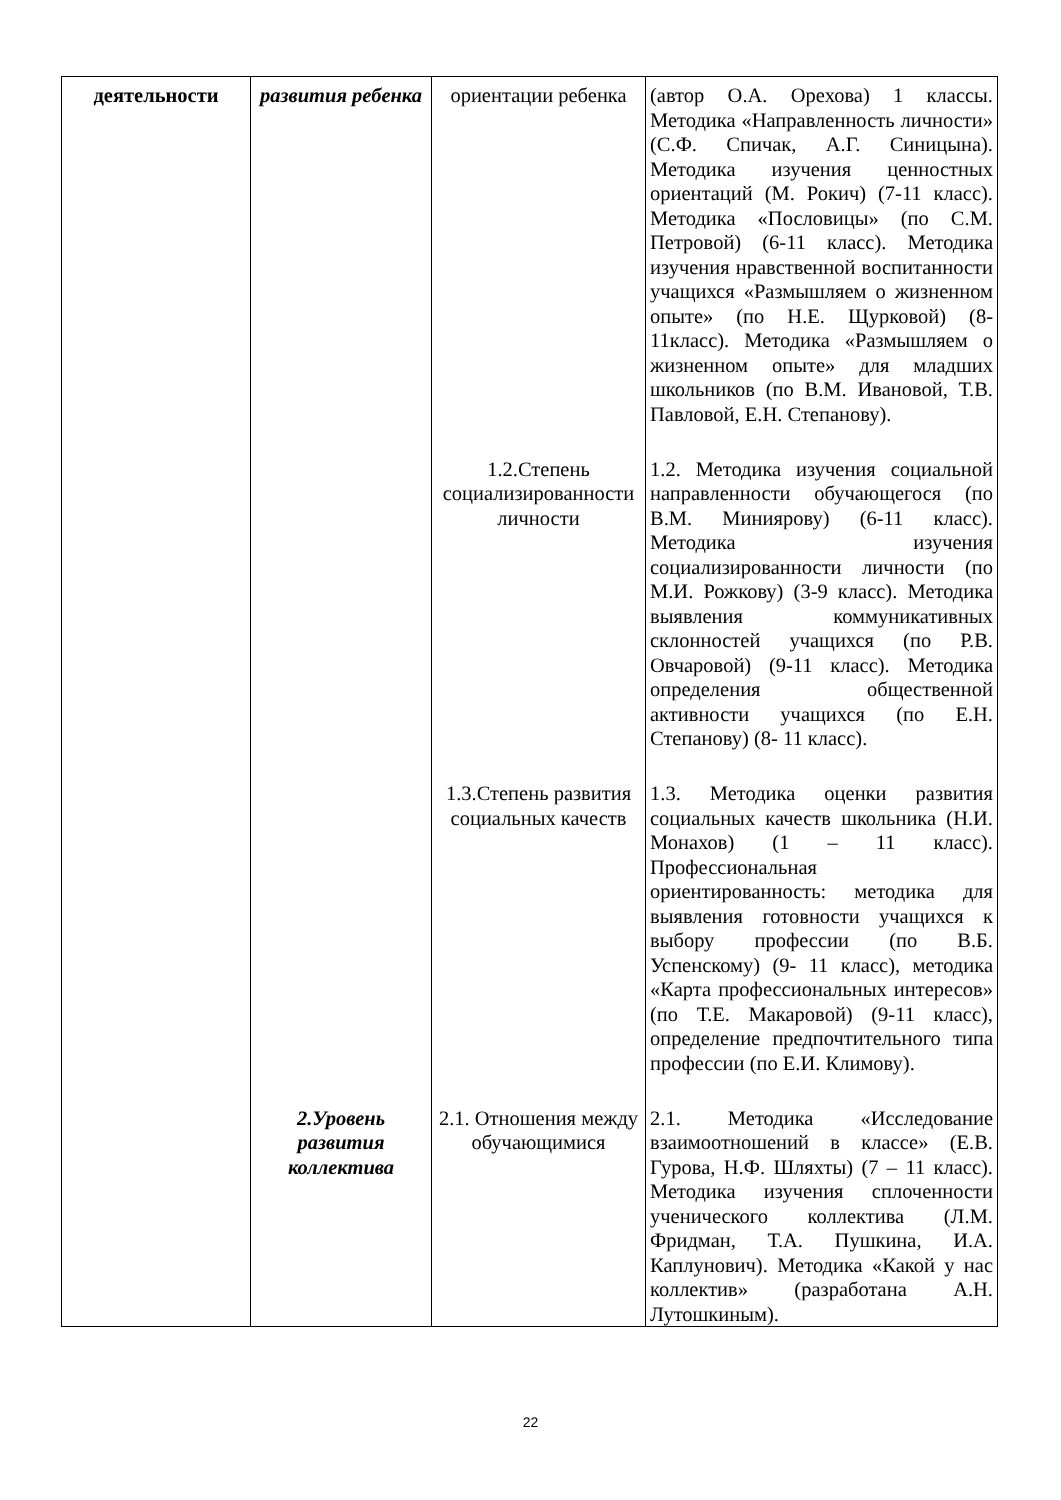| деятельности | развития ребенка | ориентации ребенка | (автор О.А. Орехова) 1 классы. Методика «Направленность личности» (С.Ф. Спичак, А.Г. Синицына). Методика изучения ценностных ориентаций (М. Рокич) (7-11 класс). Методика «Пословицы» (по С.М. Петровой) (6-11 класс). Методика изучения нравственной воспитанности учащихся «Размышляем о жизненном опыте» (по Н.Е. Щурковой) (8-11класс). Методика «Размышляем о жизненном опыте» для младших школьников (по В.М. Ивановой, Т.В. Павловой, Е.Н. Степанову). |
| | | 1.2.Степень социализированности личности | 1.2. Методика изучения социальной направленности обучающегося (по В.М. Миниярову) (6-11 класс). Методика изучения социализированности личности (по М.И. Рожкову) (3-9 класс). Методика выявления коммуникативных склонностей учащихся (по Р.В. Овчаровой) (9-11 класс). Методика определения общественной активности учащихся (по Е.Н. Степанову) (8- 11 класс). |
| | | 1.3.Степень развития социальных качеств | 1.3. Методика оценки развития социальных качеств школьника (Н.И. Монахов) (1 – 11 класс). Профессиональная ориентированность: методика для выявления готовности учащихся к выбору профессии (по В.Б. Успенскому) (9- 11 класс), методика «Карта профессиональных интересов» (по Т.Е. Макаровой) (9-11 класс), определение предпочтительного типа профессии (по Е.И. Климову). |
| | 2.Уровень развития коллектива | 2.1. Отношения между обучающимися | 2.1. Методика «Исследование взаимоотношений в классе» (Е.В. Гурова, Н.Ф. Шляхты) (7 – 11 класс). Методика изучения сплоченности ученического коллектива (Л.М. Фридман, Т.А. Пушкина, И.А. Каплунович). Методика «Какой у нас коллектив» (разработана А.Н. Лутошкиным). |
22